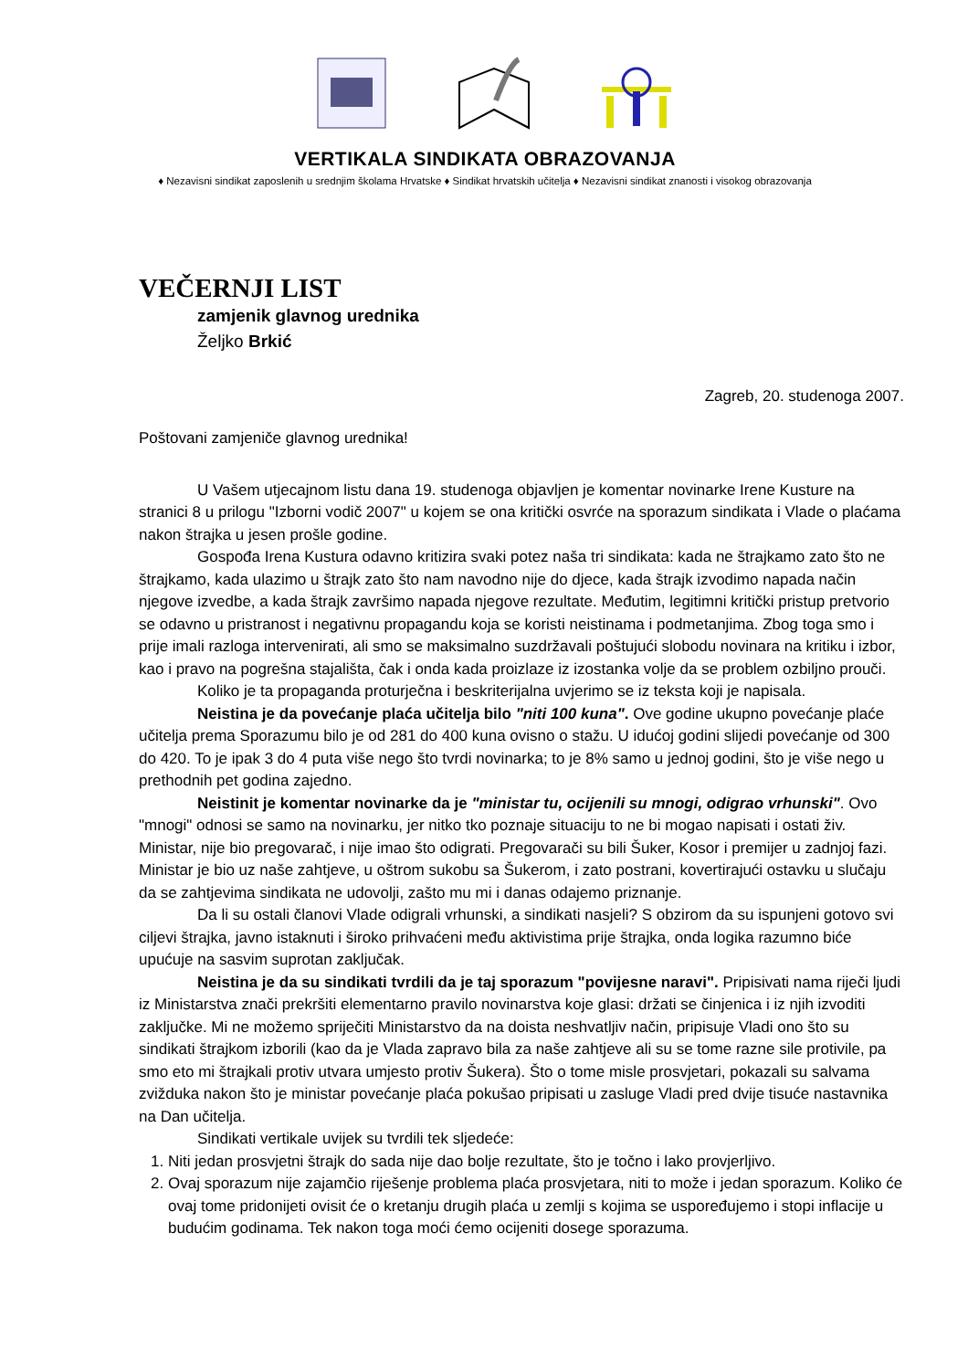VERTIKALA SINDIKATA OBRAZOVANJA
♦ Nezavisni sindikat zaposlenih u srednjim školama Hrvatske ♦ Sindikat hrvatskih učitelja ♦ Nezavisni sindikat znanosti i visokog obrazovanja
VEČERNJI LIST
zamjenik glavnog urednika
Željko Brkić
Zagreb, 20. studenoga 2007.
Poštovani zamjeniče glavnog urednika!
U Vašem utjecajnom listu dana 19. studenoga objavljen je komentar novinarke Irene Kusture na stranici 8 u prilogu "Izborni vodič 2007" u kojem se ona kritički osvrće na sporazum sindikata i Vlade o plaćama nakon štrajka u jesen prošle godine.
Gospođa Irena Kustura odavno kritizira svaki potez naša tri sindikata: kada ne štrajkamo zato što ne štrajkamo, kada ulazimo u štrajk zato što nam navodno nije do djece, kada štrajk izvodimo napada način njegove izvedbe, a kada štrajk završimo napada njegove rezultate. Međutim, legitimni kritički pristup pretvorio se odavno u pristranost i negativnu propagandu koja se koristi neistinama i podmetanjima. Zbog toga smo i prije imali razloga intervenirati, ali smo se maksimalno suzdržavali poštujući slobodu novinara na kritiku i izbor, kao i pravo na pogrešna stajališta, čak i onda kada proizlaze iz izostanka volje da se problem ozbiljno prouči.
Koliko je ta propaganda proturječna i beskriterijalna uvjerimo se iz teksta koji je napisala.
Neistina je da povećanje plaća učitelja bilo "niti 100 kuna". Ove godine ukupno povećanje plaće učitelja prema Sporazumu bilo je od 281 do 400 kuna ovisno o stažu. U idućoj godini slijedi povećanje od 300 do 420. To je ipak 3 do 4 puta više nego što tvrdi novinarka; to je 8% samo u jednoj godini, što je više nego u prethodnih pet godina zajedno.
Neistinit je komentar novinarke da je "ministar tu, ocijenili su mnogi, odigrao vrhunski". Ovo "mnogi" odnosi se samo na novinarku, jer nitko tko poznaje situaciju to ne bi mogao napisati i ostati živ. Ministar, nije bio pregovarač, i nije imao što odigrati. Pregovarači su bili Šuker, Kosor i premijer u zadnjoj fazi. Ministar je bio uz naše zahtjeve, u oštrom sukobu sa Šukerom, i zato postrani, kovertirajući ostavku u slučaju da se zahtjevima sindikata ne udovolji, zašto mu mi i danas odajemo priznanje.
Da li su ostali članovi Vlade odigrali vrhunski, a sindikati nasjeli? S obzirom da su ispunjeni gotovo svi ciljevi štrajka, javno istaknuti i široko prihvaćeni među aktivistima prije štrajka, onda logika razumno biće upućuje na sasvim suprotan zaključak.
Neistina je da su sindikati tvrdili da je taj sporazum "povijesne naravi". Pripisivati nama riječi ljudi iz Ministarstva znači prekršiti elementarno pravilo novinarstva koje glasi: držati se činjenica i iz njih izvoditi zaključke. Mi ne možemo spriječiti Ministarstvo da na doista neshvatljiv način, pripisuje Vladi ono što su sindikati štrajkom izborili (kao da je Vlada zapravo bila za naše zahtjeve ali su se tome razne sile protivile, pa smo eto mi štrajkali protiv utvara umjesto protiv Šukera). Što o tome misle prosvjetari, pokazali su salvama zvižduka nakon što je ministar povećanje plaća pokušao pripisati u zasluge Vladi pred dvije tisuće nastavnika na Dan učitelja.
Sindikati vertikale uvijek su tvrdili tek sljedeće:
1. Niti jedan prosvjetni štrajk do sada nije dao bolje rezultate, što je točno i lako provjerljivo.
2. Ovaj sporazum nije zajamčio riješenje problema plaća prosvjetara, niti to može i jedan sporazum. Koliko će ovaj tome pridonijeti ovisit će o kretanju drugih plaća u zemlji s kojima se uspoređujemo i stopi inflacije u budućim godinama. Tek nakon toga moći ćemo ocijeniti dosege sporazuma.